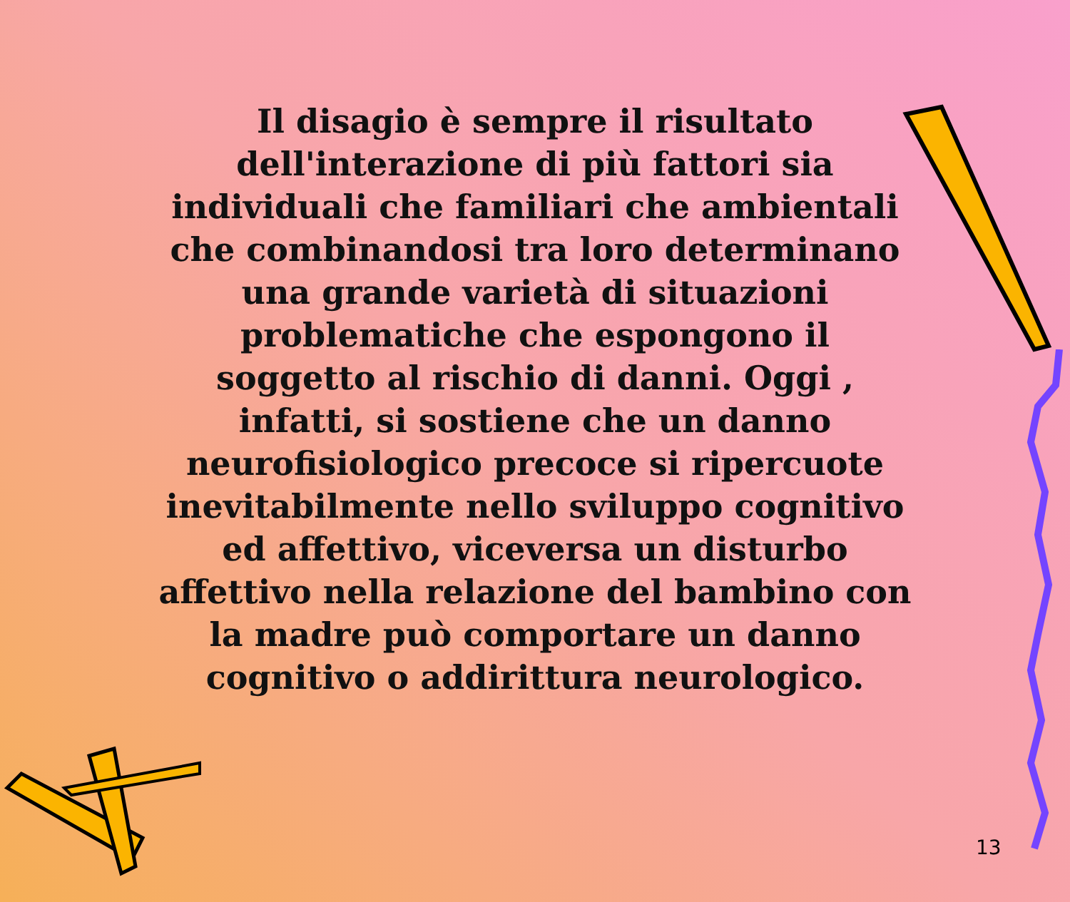Il disagio è sempre il risultato dell'interazione di più fattori sia individuali che familiari che ambientali che combinandosi tra loro determinano una grande varietà di situazioni problematiche che espongono il soggetto al rischio di danni. Oggi , infatti, si sostiene che un danno neurofisiologico precoce si ripercuote inevitabilmente nello sviluppo cognitivo ed affettivo, viceversa un disturbo affettivo nella relazione del bambino con la madre può comportare un danno cognitivo o addirittura neurologico.
13